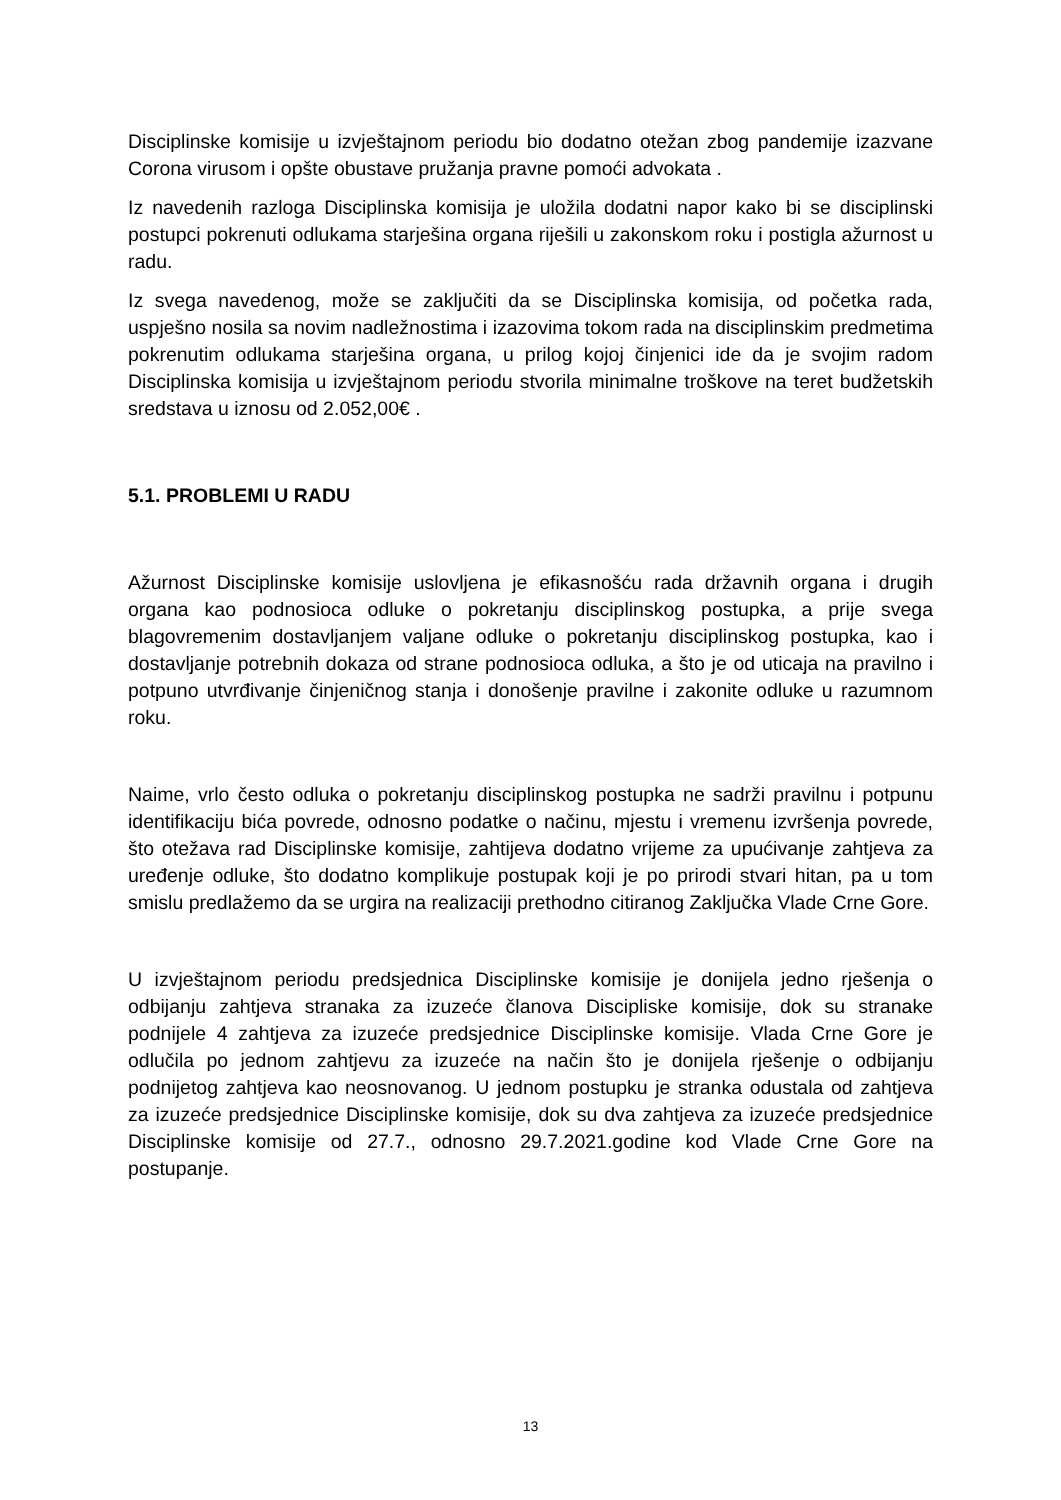Disciplinske komisije u izvještajnom periodu bio dodatno otežan zbog pandemije izazvane Corona virusom i opšte obustave pružanja pravne pomoći advokata .
Iz navedenih razloga Disciplinska komisija je uložila dodatni napor kako bi se disciplinski postupci pokrenuti odlukama starješina organa riješili u zakonskom roku i postigla ažurnost u radu.
Iz svega navedenog, može se zaključiti da se Disciplinska komisija, od početka rada, uspješno nosila sa novim nadležnostima i izazovima tokom rada na disciplinskim predmetima pokrenutim odlukama starješina organa, u prilog kojoj činjenici ide da je svojim radom Disciplinska komisija u izvještajnom periodu stvorila minimalne troškove na teret budžetskih sredstava u iznosu od 2.052,00€ .
5.1. PROBLEMI U RADU
Ažurnost Disciplinske komisije uslovljena je efikasnošću rada državnih organa i drugih organa kao podnosioca odluke o pokretanju disciplinskog postupka, a prije svega blagovremenim dostavljanjem valjane odluke o pokretanju disciplinskog postupka, kao i dostavljanje potrebnih dokaza od strane podnosioca odluka, a što je od uticaja na pravilno i potpuno utvrđivanje činjeničnog stanja i donošenje pravilne i zakonite odluke u razumnom roku.
Naime, vrlo često odluka o pokretanju disciplinskog postupka ne sadrži pravilnu i potpunu identifikaciju bića povrede, odnosno podatke o načinu, mjestu i vremenu izvršenja povrede, što otežava rad Disciplinske komisije, zahtijeva dodatno vrijeme za upućivanje zahtjeva za uređenje odluke, što dodatno komplikuje postupak koji je po prirodi stvari hitan, pa u tom smislu predlažemo da se urgira na realizaciji prethodno citiranog Zaključka Vlade Crne Gore.
U izvještajnom periodu predsjednica Disciplinske komisije je donijela jedno rješenja o odbijanju zahtjeva stranaka za izuzeće članova Discipliske komisije, dok su stranake podnijele 4 zahtjeva za izuzeće predsjednice Disciplinske komisije. Vlada Crne Gore je odlučila po jednom zahtjevu za izuzeće na način što je donijela rješenje o odbijanju podnijetog zahtjeva kao neosnovanog. U jednom postupku je stranka odustala od zahtjeva za izuzeće predsjednice Disciplinske komisije, dok su dva zahtjeva za izuzeće predsjednice Disciplinske komisije od 27.7., odnosno 29.7.2021.godine kod Vlade Crne Gore na postupanje.
13